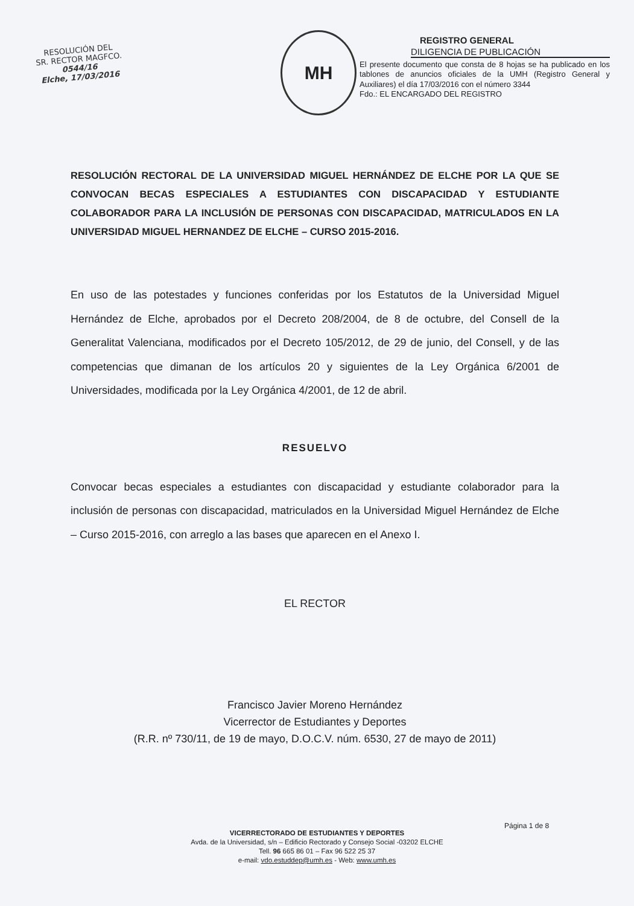RESOLUCIÓN DEL
SR. RECTOR MAGFCO.
0544/16
Elche, 17/03/2016
MH
REGISTRO GENERAL
DILIGENCIA DE PUBLICACIÓN
El presente documento que consta de 8 hojas se ha publicado en los tablones de anuncios oficiales de la UMH (Registro General y Auxiliares) el día 17/03/2016 con el número 3344
Fdo.: EL ENCARGADO DEL REGISTRO
RESOLUCIÓN RECTORAL DE LA UNIVERSIDAD MIGUEL HERNÁNDEZ DE ELCHE POR LA QUE SE CONVOCAN BECAS ESPECIALES A ESTUDIANTES CON DISCAPACIDAD Y ESTUDIANTE COLABORADOR PARA LA INCLUSIÓN DE PERSONAS CON DISCAPACIDAD, MATRICULADOS EN LA UNIVERSIDAD MIGUEL HERNANDEZ DE ELCHE – CURSO 2015-2016.
En uso de las potestades y funciones conferidas por los Estatutos de la Universidad Miguel Hernández de Elche, aprobados por el Decreto 208/2004, de 8 de octubre, del Consell de la Generalitat Valenciana, modificados por el Decreto 105/2012, de 29 de junio, del Consell, y de las competencias que dimanan de los artículos 20 y siguientes de la Ley Orgánica 6/2001 de Universidades, modificada por la Ley Orgánica 4/2001, de 12 de abril.
RESUELVO
Convocar becas especiales a estudiantes con discapacidad y estudiante colaborador para la inclusión de personas con discapacidad, matriculados en la Universidad Miguel Hernández de Elche – Curso 2015-2016, con arreglo a las bases que aparecen en el Anexo I.
EL RECTOR
Francisco Javier Moreno Hernández
Vicerrector de Estudiantes y Deportes
(R.R. nº 730/11, de 19 de mayo, D.O.C.V. núm. 6530, 27 de mayo de 2011)
Página 1 de 8
VICERRECTORADO DE ESTUDIANTES Y DEPORTES
Avda. de la Universidad, s/n – Edificio Rectorado y Consejo Social -03202 ELCHE
Tell. 96 665 86 01 – Fax 96 522 25 37
e-mail: vdo.estuddep@umh.es - Web: www.umh.es